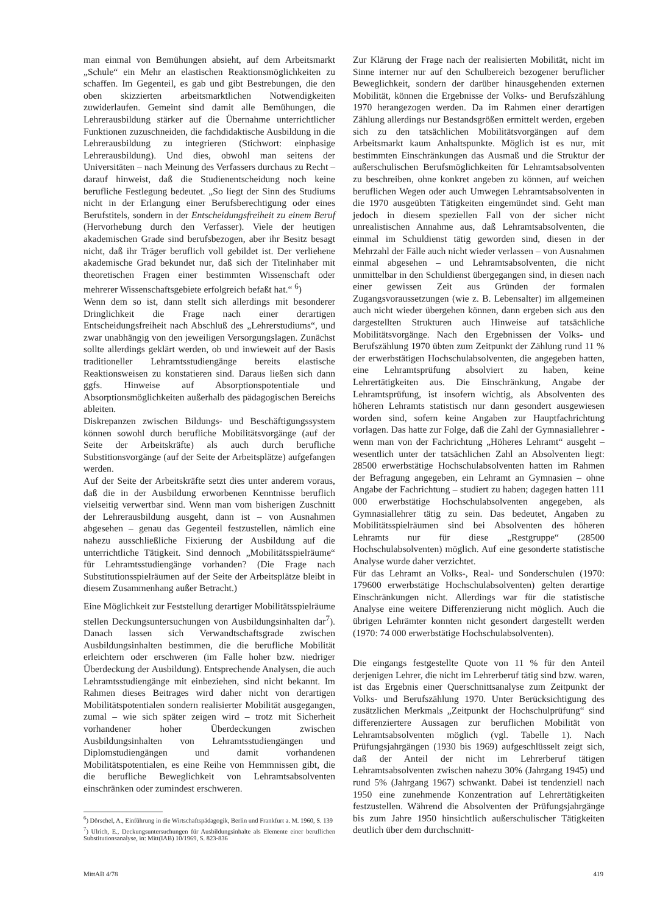man einmal von Bemühungen absieht, auf dem Arbeitsmarkt „Schule“ ein Mehr an elastischen Reaktionsmöglichkeiten zu schaffen. Im Gegenteil, es gab und gibt Bestrebungen, die den oben skizzierten arbeitsmarktlichen Notwendigkeiten zuwiderlaufen. Gemeint sind damit alle Bemühungen, die Lehrerausbildung stärker auf die Übernahme unterrichtlicher Funktionen zuzuschneiden, die fachdidaktische Ausbildung in die Lehrerausbildung zu integrieren (Stichwort: einphasige Lehrerausbildung). Und dies, obwohl man seitens der Universitäten – nach Meinung des Verfassers durchaus zu Recht – darauf hinweist, daß die Studienentscheidung noch keine berufliche Festlegung bedeutet. „So liegt der Sinn des Studiums nicht in der Erlangung einer Berufsberechtigung oder eines Berufstitels, sondern in der Entscheidungsfreiheit zu einem Beruf (Hervorhebung durch den Verfasser). Viele der heutigen akademischen Grade sind berufsbezogen, aber ihr Besitz besagt nicht, daß ihr Träger beruflich voll gebildet ist. Der verliehene akademische Grad bekundet nur, daß sich der Titelinhaber mit theoretischen Fragen einer bestimmten Wissenschaft oder mehrerer Wissenschaftsgebiete erfolgreich befaßt hat.“ <sup>6</sup>)
Wenn dem so ist, dann stellt sich allerdings mit besonderer Dringlichkeit die Frage nach einer derartigen Entscheidungsfreiheit nach Abschluß des „Lehrerstudiums“, und zwar unabhängig von den jeweiligen Versorgungslagen. Zunächst sollte allerdings geklärt werden, ob und inwieweit auf der Basis traditioneller Lehramtsstudiengänge bereits elastische Reaktionsweisen zu konstatieren sind. Daraus ließen sich dann ggfs. Hinweise auf Absorptionspotentiale und Absorptionsmöglichkeiten außerhalb des pädagogischen Bereichs ableiten.
Diskrepanzen zwischen Bildungs- und Beschäftigungssystem können sowohl durch berufliche Mobilitätsvorgänge (auf der Seite der Arbeitskräfte) als auch durch berufliche Substitionsvorgänge (auf der Seite der Arbeitsplätze) aufgefangen werden.
Auf der Seite der Arbeitskräfte setzt dies unter anderem voraus, daß die in der Ausbildung erworbenen Kenntnisse beruflich vielseitig verwertbar sind. Wenn man vom bisherigen Zuschnitt der Lehrerausbildung ausgeht, dann ist – von Ausnahmen abgesehen – genau das Gegenteil festzustellen, nämlich eine nahezu ausschließliche Fixierung der Ausbildung auf die unterrichtliche Tätigkeit. Sind dennoch „Mobilitätsspielräume“ für Lehramtsstudiengänge vorhanden? (Die Frage nach Substitutionsspielräumen auf der Seite der Arbeitsplätze bleibt in diesem Zusammenhang außer Betracht.)
Eine Möglichkeit zur Feststellung derartiger Mobilitätsspielräume stellen Deckungsuntersuchungen von Ausbildungsinhalten dar<sup>7</sup>). Danach lassen sich Verwandtschaftsgrade zwischen Ausbildungsinhalten bestimmen, die die berufliche Mobilität erleichtern oder erschweren (im Falle hoher bzw. niedriger Überdeckung der Ausbildung). Entsprechende Analysen, die auch Lehramtsstudiengänge mit einbeziehen, sind nicht bekannt. Im Rahmen dieses Beitrages wird daher nicht von derartigen Mobilitätspotentialen sondern realisierter Mobilität ausgegangen, zumal – wie sich später zeigen wird – trotz mit Sicherheit vorhandener hoher Überdeckungen zwischen Ausbildungsinhalten von Lehramtsstudiengängen und Diplomstudiengängen und damit vorhandenen Mobilitätspotentialen, es eine Reihe von Hemmnissen gibt, die die berufliche Beweglichkeit von Lehramtsabsolventen einschränken oder zumindest erschweren.
<sup>6</sup>) Dörschel, A., Einführung in die Wirtschaftspädagogik, Berlin und Frankfurt a. M. 1960, S. 139
<sup>7</sup>) Ulrich, E., Deckungsuntersuchungen für Ausbildungsinhalte als Elemente einer beruflichen Substitutionsanalyse, in: Mitt(IAB) 10/1969, S. 823-836
Zur Klärung der Frage nach der realisierten Mobilität, nicht im Sinne interner nur auf den Schulbereich bezogener beruflicher Beweglichkeit, sondern der darüber hinausgehenden externen Mobilität, können die Ergebnisse der Volks- und Berufszählung 1970 herangezogen werden. Da im Rahmen einer derartigen Zählung allerdings nur Bestandsgrößen ermittelt werden, ergeben sich zu den tatsächlichen Mobilitätsvorgängen auf dem Arbeitsmarkt kaum Anhaltspunkte. Möglich ist es nur, mit bestimmten Einschränkungen das Ausmaß und die Struktur der außerschulischen Berufsmöglichkeiten für Lehramtsabsolventen zu beschreiben, ohne konkret angeben zu können, auf weichen beruflichen Wegen oder auch Umwegen Lehramtsabsolventen in die 1970 ausgeübten Tätigkeiten eingemündet sind. Geht man jedoch in diesem speziellen Fall von der sicher nicht unrealistischen Annahme aus, daß Lehramtsabsolventen, die einmal im Schuldienst tätig geworden sind, diesen in der Mehrzahl der Fälle auch nicht wieder verlassen – von Ausnahmen einmal abgesehen – und Lehramtsabsolventen, die nicht unmittelbar in den Schuldienst übergegangen sind, in diesen nach einer gewissen Zeit aus Gründen der formalen Zugangsvoraussetzungen (wie z. B. Lebensalter) im allgemeinen auch nicht wieder übergehen können, dann ergeben sich aus den dargestellten Strukturen auch Hinweise auf tatsächliche Mobilitätsvorgänge. Nach den Ergebnissen der Volks- und Berufszählung 1970 übten zum Zeitpunkt der Zählung rund 11 % der erwerbstätigen Hochschulabsolventen, die angegeben hatten, eine Lehramtsprüfung absolviert zu haben, keine Lehrertätigkeiten aus. Die Einschränkung, Angabe der Lehramtsprüfung, ist insofern wichtig, als Absolventen des höheren Lehramts statistisch nur dann gesondert ausgewiesen worden sind, sofern keine Angaben zur Hauptfachrichtung vorlagen. Das hatte zur Folge, daß die Zahl der Gymnasiallehrer -wenn man von der Fachrichtung „Höheres Lehramt“ ausgeht – wesentlich unter der tatsächlichen Zahl an Absolventen liegt: 28500 erwerbstätige Hochschulabsolventen hatten im Rahmen der Befragung angegeben, ein Lehramt an Gymnasien – ohne Angabe der Fachrichtung – studiert zu haben; dagegen hatten 111 000 erwerbstätige Hochschulabsolventen angegeben, als Gymnasiallehrer tätig zu sein. Das bedeutet, Angaben zu Mobilitätsspielräumen sind bei Absolventen des höheren Lehramts nur für diese „Restgruppe“ (28500 Hochschulabsolventen) möglich. Auf eine gesonderte statistische Analyse wurde daher verzichtet.
Für das Lehramt an Volks-, Real- und Sonderschulen (1970: 179600 erwerbstätige Hochschulabsolventen) gelten derartige Einschränkungen nicht. Allerdings war für die statistische Analyse eine weitere Differenzierung nicht möglich. Auch die übrigen Lehrämter konnten nicht gesondert dargestellt werden (1970: 74 000 erwerbstätige Hochschulabsolventen).
Die eingangs festgestellte Quote von 11 % für den Anteil derjenigen Lehrer, die nicht im Lehrerberuf tätig sind bzw. waren, ist das Ergebnis einer Querschnittsanalyse zum Zeitpunkt der Volks- und Berufszählung 1970. Unter Berücksichtigung des zusätzlichen Merkmals „Zeitpunkt der Hochschulprüfung“ sind differenziertere Aussagen zur beruflichen Mobilität von Lehramtsabsolventen möglich (vgl. Tabelle 1). Nach Prüfungsjahrgängen (1930 bis 1969) aufgeschlüsselt zeigt sich, daß der Anteil der nicht im Lehrerberuf tätigen Lehramtsabsolventen zwischen nahezu 30% (Jahrgang 1945) und rund 5% (Jahrgang 1967) schwankt. Dabei ist tendenziell nach 1950 eine zunehmende Konzentration auf Lehrertätigkeiten festzustellen. Während die Absolventen der Prüfungsjahrgänge bis zum Jahre 1950 hinsichtlich außerschulischer Tätigkeiten deutlich über dem durchschnitt-
MittAB 4/78 419